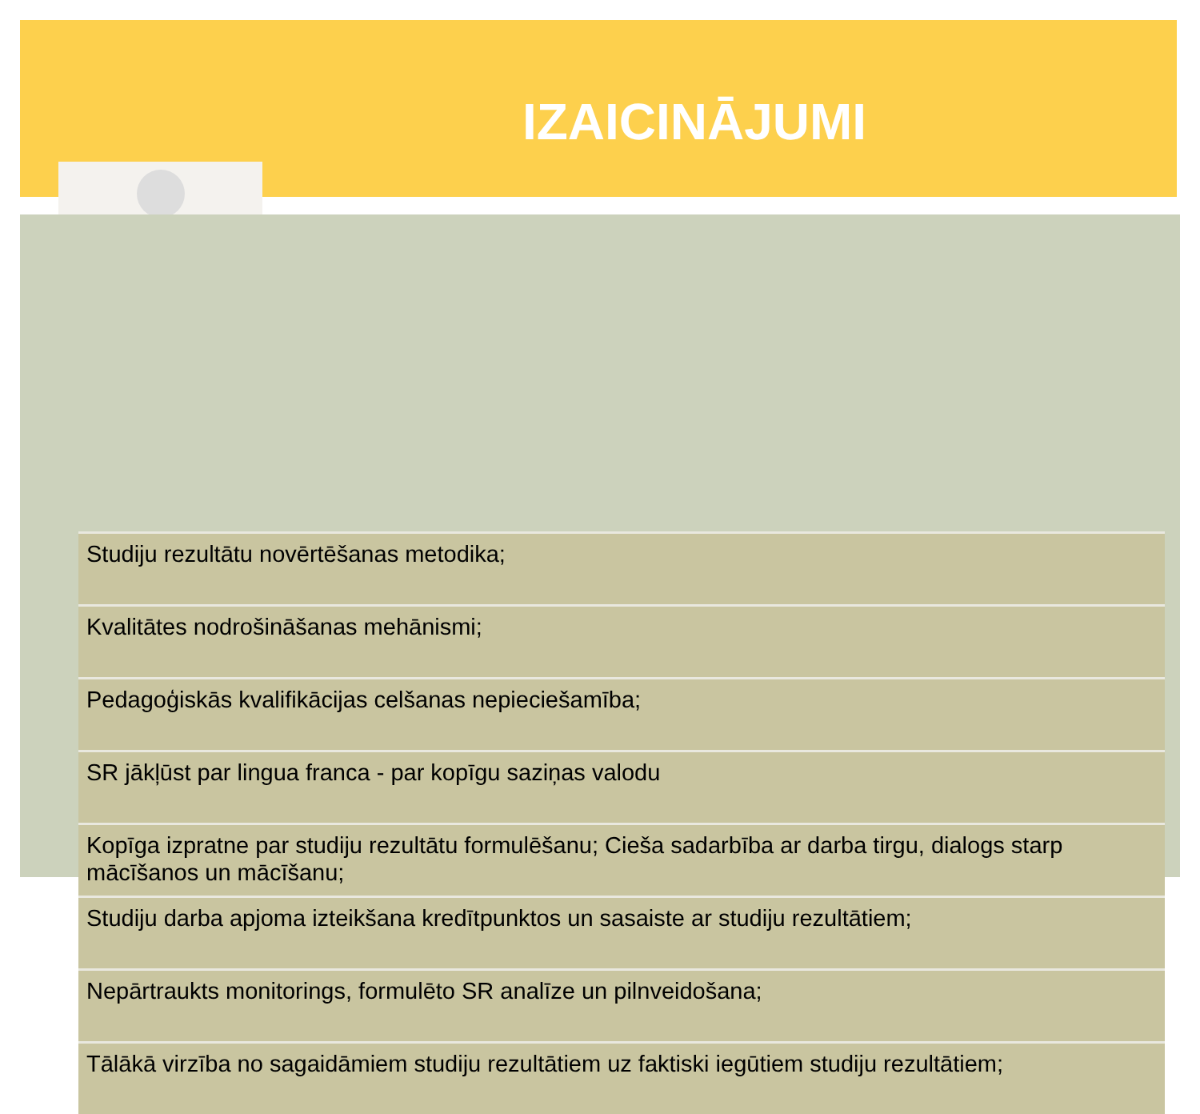IZAICINĀJUMI
Studiju rezultātu novērtēšanas metodika;
Kvalitātes nodrošināšanas mehānismi;
Pedagoģiskās kvalifikācijas celšanas nepieciešamība;
SR jākļūst par lingua franca - par kopīgu saziņas valodu
Kopīga izpratne par studiju rezultātu formulēšanu; Cieša sadarbība ar darba tirgu, dialogs starp mācīšanos un mācīšanu;
Studiju darba apjoma izteikšana kredītpunktos un sasaiste ar studiju rezultātiem;
Nepārtraukts monitorings, formulēto SR analīze un pilnveidošana;
Tālākā virzība no sagaidāmiem studiju rezultātiem uz faktiski iegūtiem studiju rezultātiem;